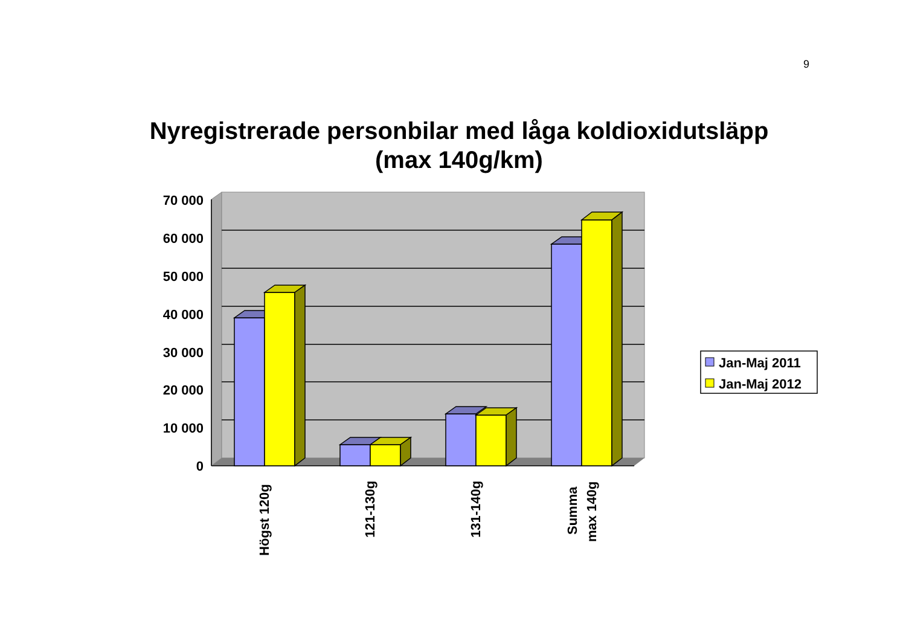9
Nyregistrerade personbilar med låga koldioxidutsläpp
(max 140g/km)
70 000
60 000
50 000
40 000
30 000
20 000
10 000
0
Högst 120g
121-130g
131-140g
Summa
max 140g
Jan-Maj 2011
Jan-Maj 2012